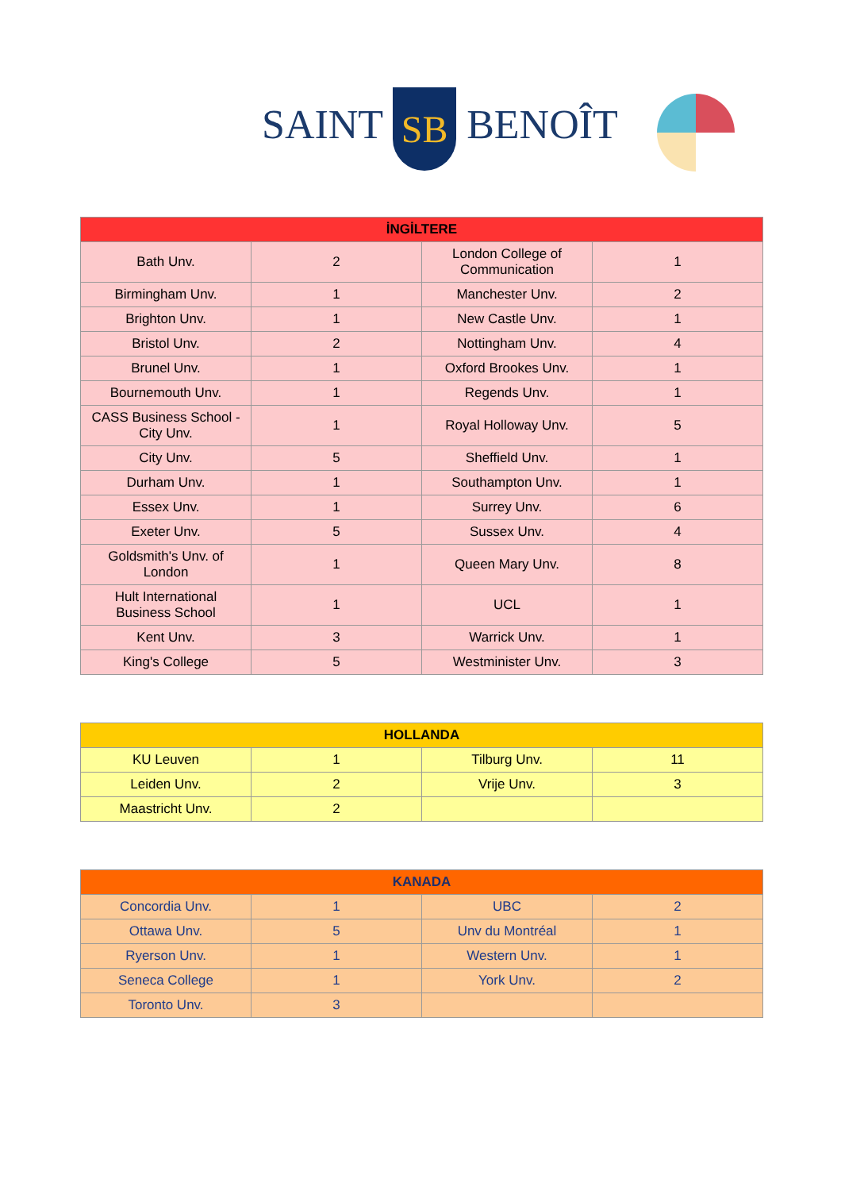SAINT SB BENOÎT
| İNGİLTERE | | | |
| --- | --- | --- | --- |
| Bath Unv. | 2 | London College of Communication | 1 |
| Birmingham Unv. | 1 | Manchester Unv. | 2 |
| Brighton Unv. | 1 | New Castle Unv. | 1 |
| Bristol Unv. | 2 | Nottingham Unv. | 4 |
| Brunel Unv. | 1 | Oxford Brookes Unv. | 1 |
| Bournemouth Unv. | 1 | Regends Unv. | 1 |
| CASS Business School - City Unv. | 1 | Royal Holloway Unv. | 5 |
| City Unv. | 5 | Sheffield Unv. | 1 |
| Durham Unv. | 1 | Southampton Unv. | 1 |
| Essex Unv. | 1 | Surrey Unv. | 6 |
| Exeter Unv. | 5 | Sussex Unv. | 4 |
| Goldsmith's Unv. of London | 1 | Queen Mary Unv. | 8 |
| Hult International Business School | 1 | UCL | 1 |
| Kent Unv. | 3 | Warrick Unv. | 1 |
| King's College | 5 | Westminister Unv. | 3 |
| HOLLANDA | | | |
| --- | --- | --- | --- |
| KU Leuven | 1 | Tilburg Unv. | 11 |
| Leiden Unv. | 2 | Vrije Unv. | 3 |
| Maastricht Unv. | 2 | | |
| KANADA | | | |
| --- | --- | --- | --- |
| Concordia Unv. | 1 | UBC | 2 |
| Ottawa Unv. | 5 | Unv du Montréal | 1 |
| Ryerson Unv. | 1 | Western Unv. | 1 |
| Seneca College | 1 | York Unv. | 2 |
| Toronto Unv. | 3 | | |